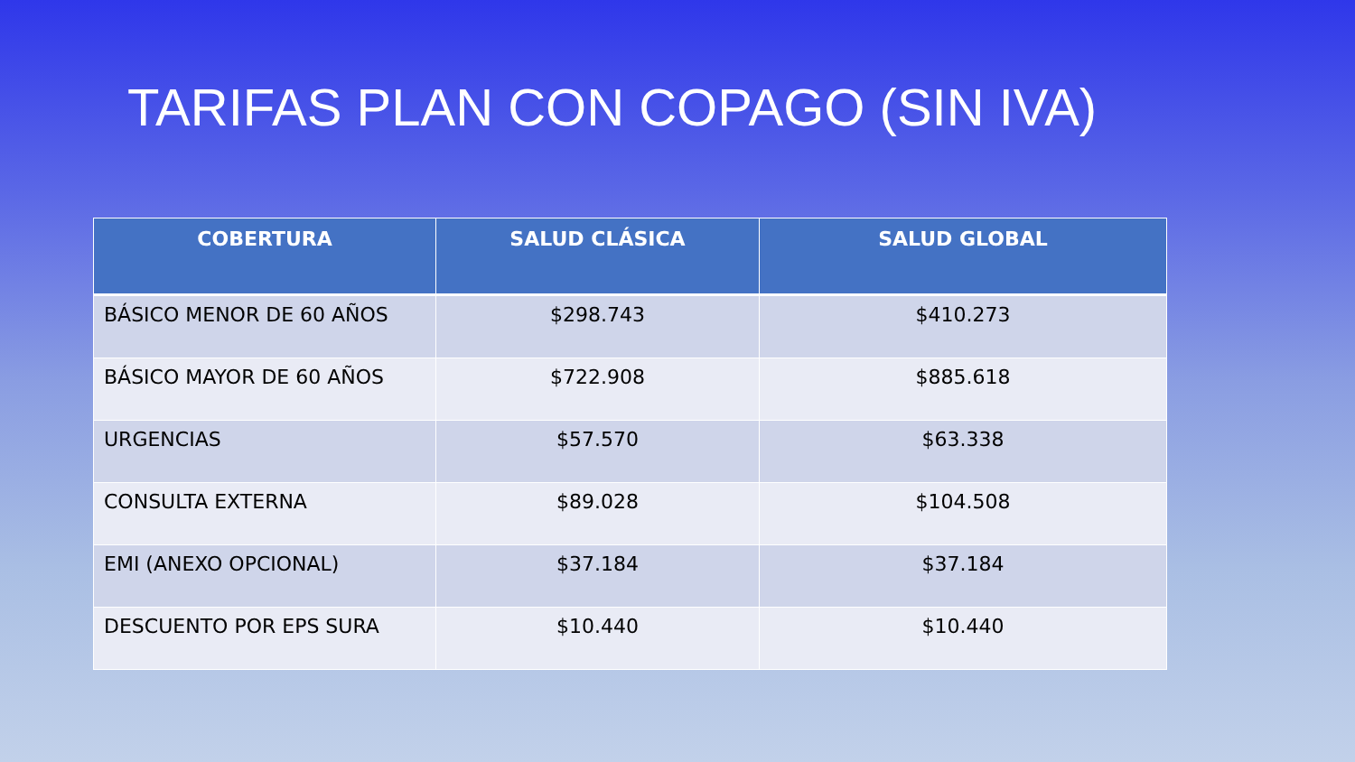TARIFAS PLAN CON COPAGO (SIN IVA)
| COBERTURA | SALUD CLÁSICA | SALUD GLOBAL |
| --- | --- | --- |
| BÁSICO MENOR DE 60 AÑOS | $298.743 | $410.273 |
| BÁSICO MAYOR DE 60 AÑOS | $722.908 | $885.618 |
| URGENCIAS | $57.570 | $63.338 |
| CONSULTA EXTERNA | $89.028 | $104.508 |
| EMI (ANEXO OPCIONAL) | $37.184 | $37.184 |
| DESCUENTO POR EPS SURA | $10.440 | $10.440 |